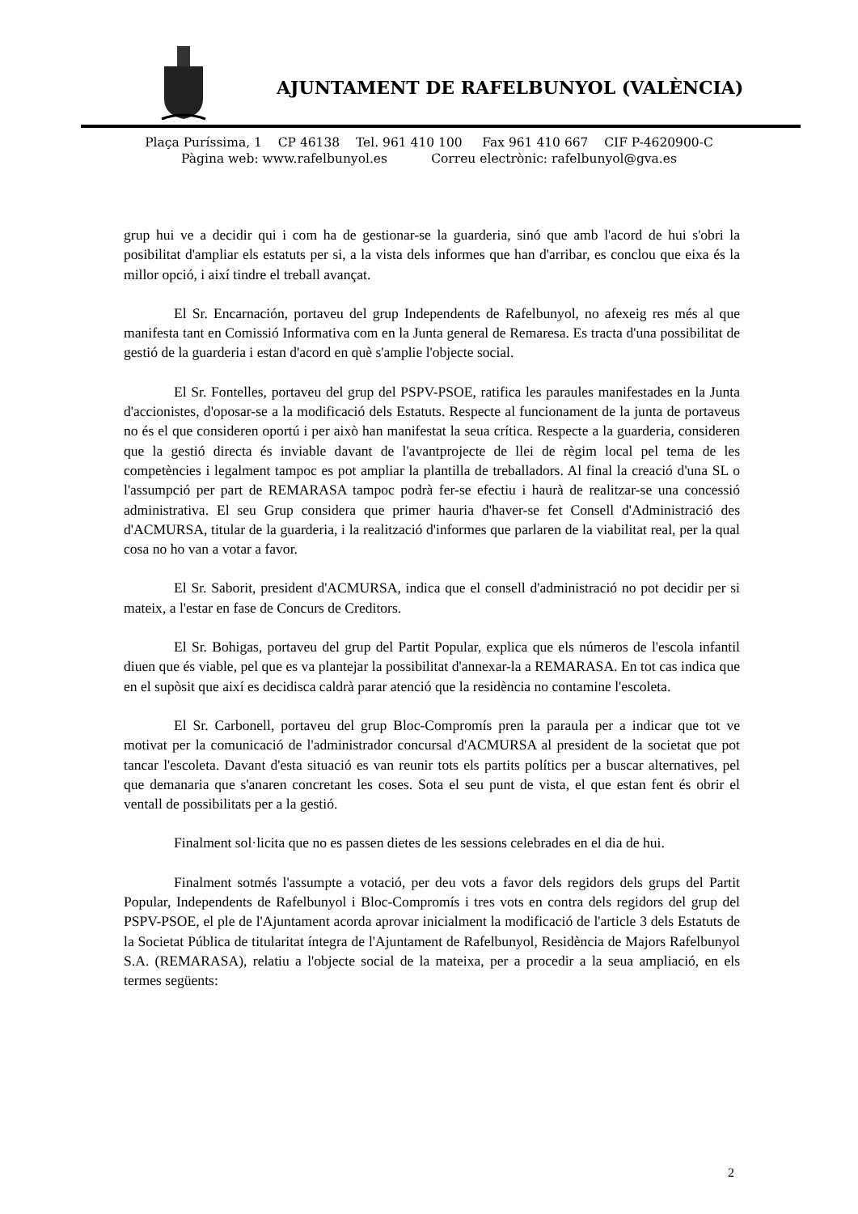AJUNTAMENT DE RAFELBUNYOL (VALÈNCIA)
Plaça Puríssima, 1 CP 46138 Tel. 961 410 100 Fax 961 410 667 CIF P-4620900-C
Pàgina web: www.rafelbunyol.es Correu electrònic: rafelbunyol@gva.es
grup hui ve a decidir qui i com ha de gestionar-se la guarderia, sinó que amb l'acord de hui s'obri la posibilitat d'ampliar els estatuts per si, a la vista dels informes que han d'arribar, es conclou que eixa és la millor opció, i així tindre el treball avançat.
El Sr. Encarnación, portaveu del grup Independents de Rafelbunyol, no afexeig res més al que manifesta tant en Comissió Informativa com en la Junta general de Remaresa. Es tracta d'una possibilitat de gestió de la guarderia i estan d'acord en què s'amplie l'objecte social.
El Sr. Fontelles, portaveu del grup del PSPV-PSOE, ratifica les paraules manifestades en la Junta d'accionistes, d'oposar-se a la modificació dels Estatuts. Respecte al funcionament de la junta de portaveus no és el que consideren oportú i per això han manifestat la seua crítica. Respecte a la guarderia, consideren que la gestió directa és inviable davant de l'avantprojecte de llei de règim local pel tema de les competències i legalment tampoc es pot ampliar la plantilla de treballadors. Al final la creació d'una SL o l'assumpció per part de REMARASA tampoc podrà fer-se efectiu i haurà de realitzar-se una concessió administrativa. El seu Grup considera que primer hauria d'haver-se fet Consell d'Administració des d'ACMURSA, titular de la guarderia, i la realització d'informes que parlaren de la viabilitat real, per la qual cosa no ho van a votar a favor.
El Sr. Saborit, president d'ACMURSA, indica que el consell d'administració no pot decidir per si mateix, a l'estar en fase de Concurs de Creditors.
El Sr. Bohigas, portaveu del grup del Partit Popular, explica que els números de l'escola infantil diuen que és viable, pel que es va plantejar la possibilitat d'annexar-la a REMARASA. En tot cas indica que en el supòsit que així es decidisca caldrà parar atenció que la residència no contamine l'escoleta.
El Sr. Carbonell, portaveu del grup Bloc-Compromís pren la paraula per a indicar que tot ve motivat per la comunicació de l'administrador concursal d'ACMURSA al president de la societat que pot tancar l'escoleta. Davant d'esta situació es van reunir tots els partits polítics per a buscar alternatives, pel que demanaria que s'anaren concretant les coses. Sota el seu punt de vista, el que estan fent és obrir el ventall de possibilitats per a la gestió.
Finalment sol·licita que no es passen dietes de les sessions celebrades en el dia de hui.
Finalment sotmés l'assumpte a votació, per deu vots a favor dels regidors dels grups del Partit Popular, Independents de Rafelbunyol i Bloc-Compromís i tres vots en contra dels regidors del grup del PSPV-PSOE, el ple de l'Ajuntament acorda aprovar inicialment la modificació de l'article 3 dels Estatuts de la Societat Pública de titularitat íntegra de l'Ajuntament de Rafelbunyol, Residència de Majors Rafelbunyol S.A. (REMARASA), relatiu a l'objecte social de la mateixa, per a procedir a la seua ampliació, en els termes següents:
2